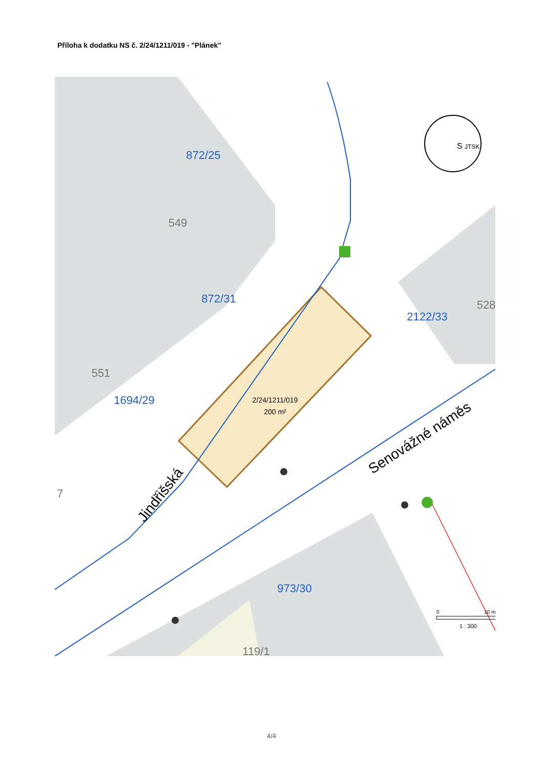Příloha k dodatku NS č. 2/24/1211/019 - "Plánek"
872/25
872/31
2122/33
1694/29
973/30
549
551
119/1
528
7
S
JTSK
2/24/1211/019
200 m²
Jindřišská
Senovážné náměs
0
10 m
1 : 300
4/4